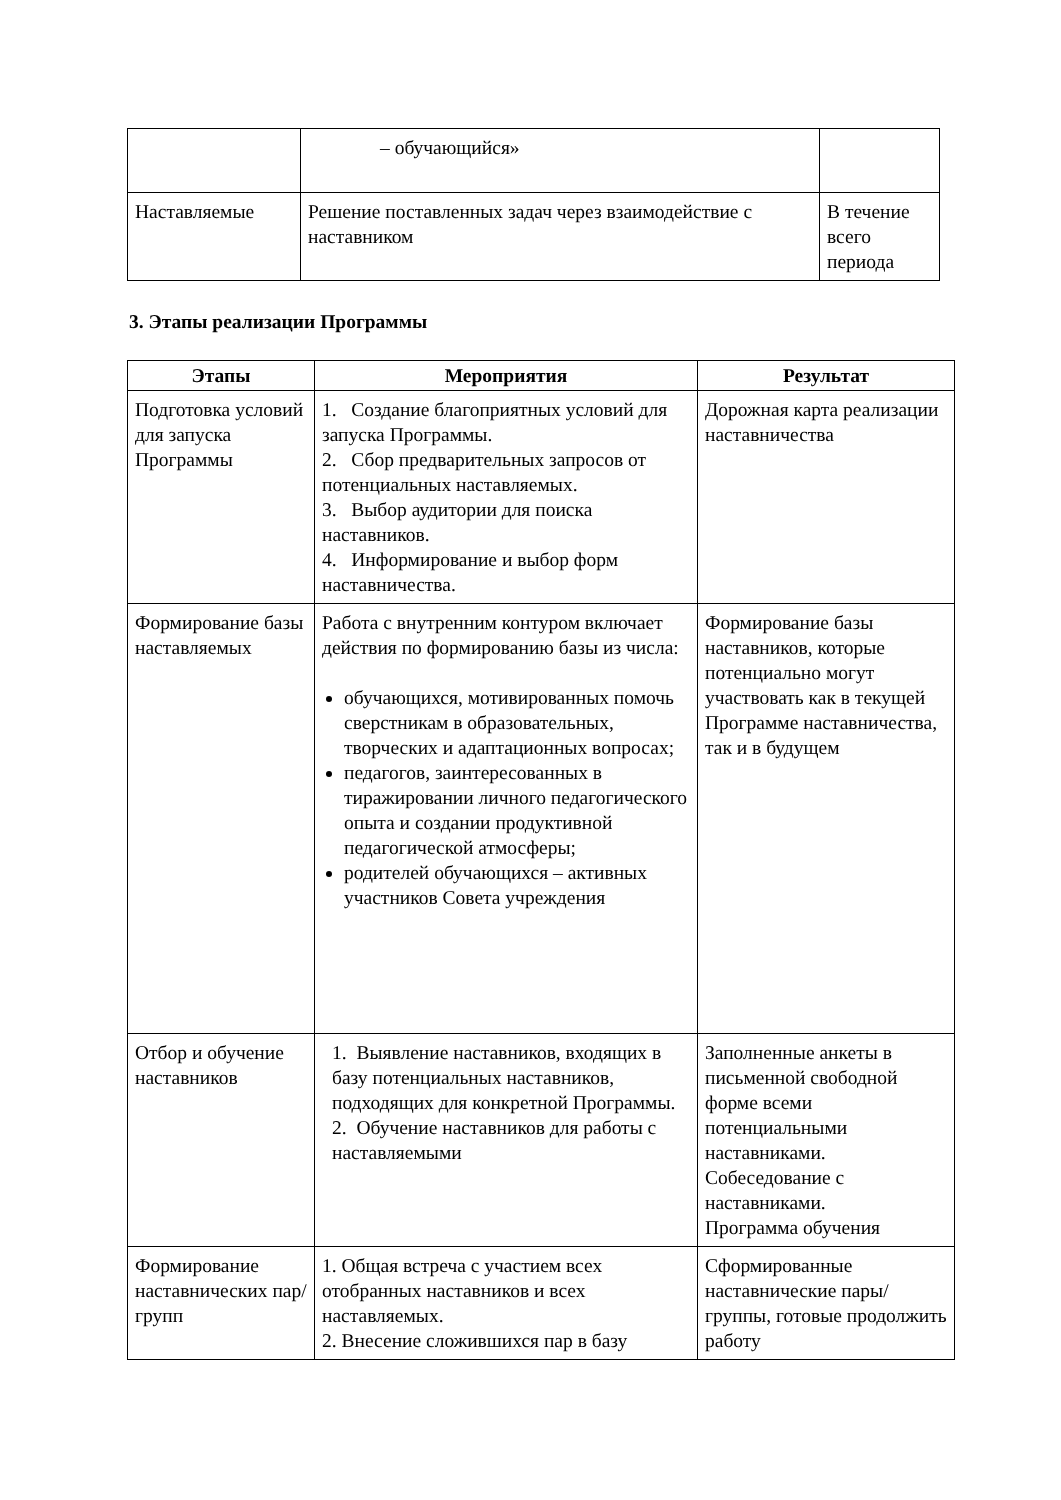| | – обучающийся» | |
| Наставляемые | Решение поставленных задач через взаимодействие с наставником | В течение всего периода |
3. Этапы реализации Программы
| Этапы | Мероприятия | Результат |
| --- | --- | --- |
| Подготовка условий для запуска Программы | 1. Создание благоприятных условий для запуска Программы. 2. Сбор предварительных запросов от потенциальных наставляемых. 3. Выбор аудитории для поиска наставников. 4. Информирование и выбор форм наставничества. | Дорожная карта реализации наставничества |
| Формирование базы наставляемых | Работа с внутренним контуром включает действия по формированию базы из числа: обучающихся, мотивированных помочь сверстникам в образовательных, творческих и адаптационных вопросах; педагогов, заинтересованных в тиражировании личного педагогического опыта и создании продуктивной педагогической атмосферы; родителей обучающихся – активных участников Совета учреждения | Формирование базы наставников, которые потенциально могут участвовать как в текущей Программе наставничества, так и в будущем |
| Отбор и обучение наставников | 1. Выявление наставников, входящих в базу потенциальных наставников, подходящих для конкретной Программы. 2. Обучение наставников для работы с наставляемыми | Заполненные анкеты в письменной свободной форме всеми потенциальными наставниками. Собеседование с наставниками. Программа обучения |
| Формирование наставнических пар/групп | 1. Общая встреча с участием всех отобранных наставников и всех наставляемых. 2. Внесение сложившихся пар в базу | Сформированные наставнические пары/группы, готовые продолжить работу |